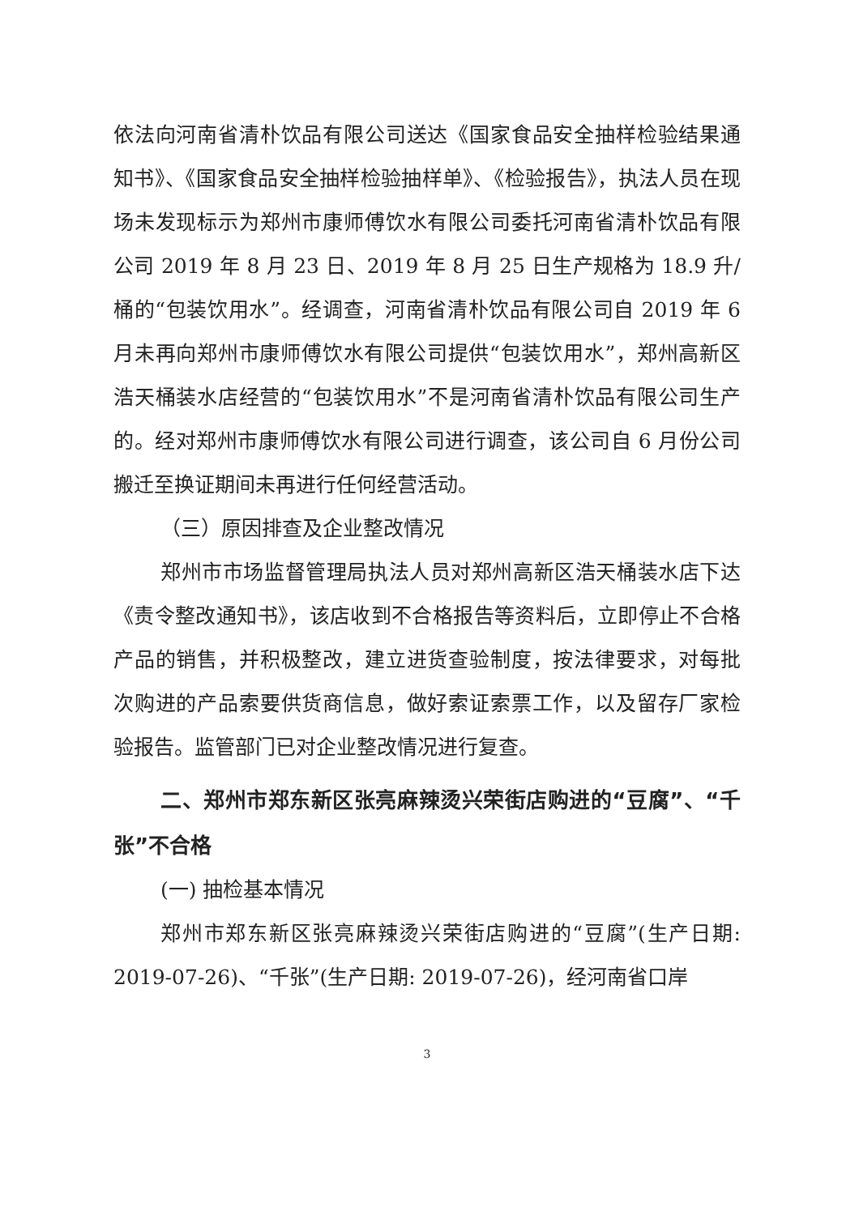依法向河南省清朴饮品有限公司送达《国家食品安全抽样检验结果通知书》、《国家食品安全抽样检验抽样单》、《检验报告》，执法人员在现场未发现标示为郑州市康师傅饮水有限公司委托河南省清朴饮品有限公司 2019 年 8 月 23 日、2019 年 8 月 25 日生产规格为 18.9 升/桶的“包装饮用水”。经调查，河南省清朴饮品有限公司自 2019 年 6 月未再向郑州市康师傅饮水有限公司提供“包装饮用水”，郑州高新区浩天桶装水店经营的“包装饮用水”不是河南省清朴饮品有限公司生产的。经对郑州市康师傅饮水有限公司进行调查，该公司自 6 月份公司搬迁至换证期间未再进行任何经营活动。
（三）原因排查及企业整改情况
郑州市市场监督管理局执法人员对郑州高新区浩天桶装水店下达《责令整改通知书》，该店收到不合格报告等资料后，立即停止不合格产品的销售，并积极整改，建立进货查验制度，按法律要求，对每批次购进的产品索要供货商信息，做好索证索票工作，以及留存厂家检验报告。监管部门已对企业整改情况进行复查。
二、郑州市郑东新区张亮麻辣烫兴荣街店购进的“豆腐”、“千张”不合格
(一) 抽检基本情况
郑州市郑东新区张亮麻辣烫兴荣街店购进的“豆腐”(生产日期: 2019-07-26)、“千张”(生产日期: 2019-07-26)，经河南省口岸
3